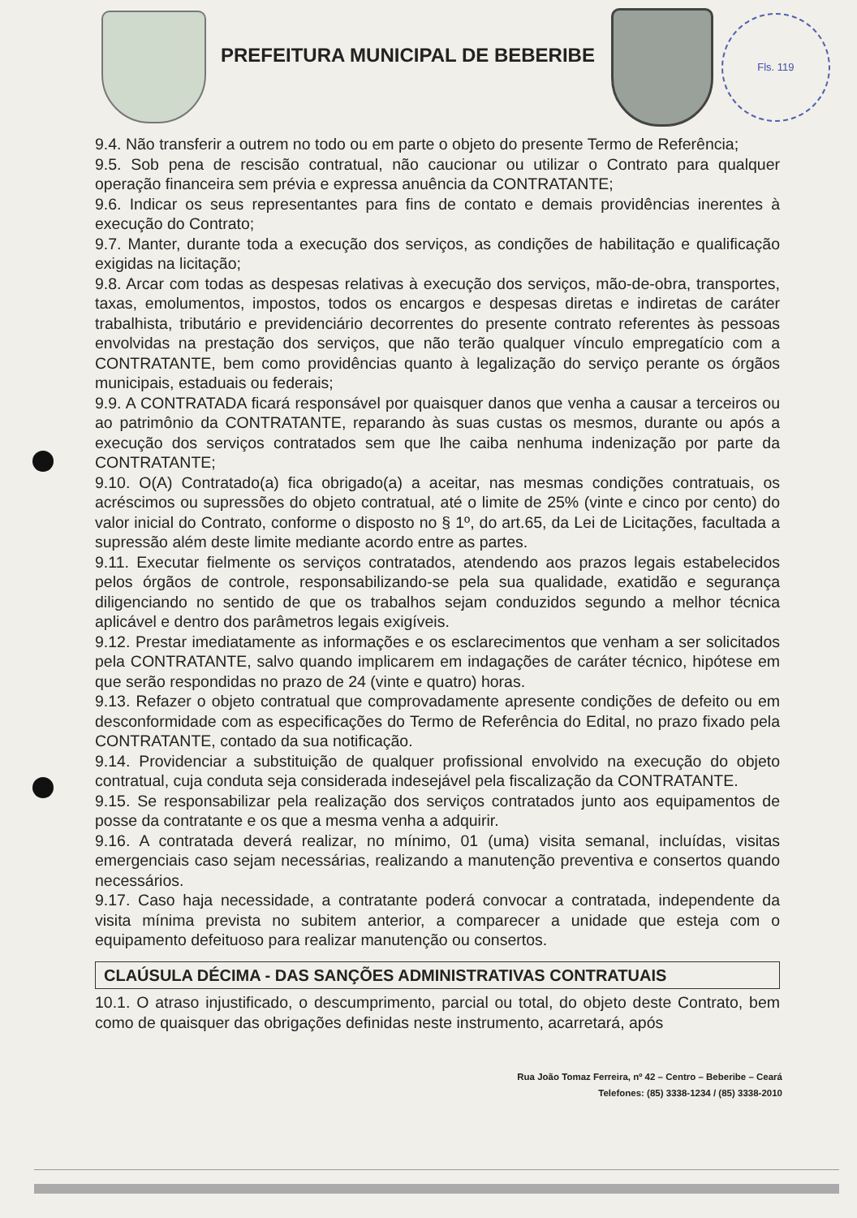PREFEITURA MUNICIPAL DE BEBERIBE
Fls. 119
9.4. Não transferir a outrem no todo ou em parte o objeto do presente Termo de Referência;
9.5. Sob pena de rescisão contratual, não caucionar ou utilizar o Contrato para qualquer operação financeira sem prévia e expressa anuência da CONTRATANTE;
9.6. Indicar os seus representantes para fins de contato e demais providências inerentes à execução do Contrato;
9.7. Manter, durante toda a execução dos serviços, as condições de habilitação e qualificação exigidas na licitação;
9.8. Arcar com todas as despesas relativas à execução dos serviços, mão-de-obra, transportes, taxas, emolumentos, impostos, todos os encargos e despesas diretas e indiretas de caráter trabalhista, tributário e previdenciário decorrentes do presente contrato referentes às pessoas envolvidas na prestação dos serviços, que não terão qualquer vínculo empregatício com a CONTRATANTE, bem como providências quanto à legalização do serviço perante os órgãos municipais, estaduais ou federais;
9.9. A CONTRATADA ficará responsável por quaisquer danos que venha a causar a terceiros ou ao patrimônio da CONTRATANTE, reparando às suas custas os mesmos, durante ou após a execução dos serviços contratados sem que lhe caiba nenhuma indenização por parte da CONTRATANTE;
9.10. O(A) Contratado(a) fica obrigado(a) a aceitar, nas mesmas condições contratuais, os acréscimos ou supressões do objeto contratual, até o limite de 25% (vinte e cinco por cento) do valor inicial do Contrato, conforme o disposto no § 1º, do art.65, da Lei de Licitações, facultada a supressão além deste limite mediante acordo entre as partes.
9.11. Executar fielmente os serviços contratados, atendendo aos prazos legais estabelecidos pelos órgãos de controle, responsabilizando-se pela sua qualidade, exatidão e segurança diligenciando no sentido de que os trabalhos sejam conduzidos segundo a melhor técnica aplicável e dentro dos parâmetros legais exigíveis.
9.12. Prestar imediatamente as informações e os esclarecimentos que venham a ser solicitados pela CONTRATANTE, salvo quando implicarem em indagações de caráter técnico, hipótese em que serão respondidas no prazo de 24 (vinte e quatro) horas.
9.13. Refazer o objeto contratual que comprovadamente apresente condições de defeito ou em desconformidade com as especificações do Termo de Referência do Edital, no prazo fixado pela CONTRATANTE, contado da sua notificação.
9.14. Providenciar a substituição de qualquer profissional envolvido na execução do objeto contratual, cuja conduta seja considerada indesejável pela fiscalização da CONTRATANTE.
9.15. Se responsabilizar pela realização dos serviços contratados junto aos equipamentos de posse da contratante e os que a mesma venha a adquirir.
9.16. A contratada deverá realizar, no mínimo, 01 (uma) visita semanal, incluídas, visitas emergenciais caso sejam necessárias, realizando a manutenção preventiva e consertos quando necessários.
9.17. Caso haja necessidade, a contratante poderá convocar a contratada, independente da visita mínima prevista no subitem anterior, a comparecer a unidade que esteja com o equipamento defeituoso para realizar manutenção ou consertos.
CLAÚSULA DÉCIMA - DAS SANÇÕES ADMINISTRATIVAS CONTRATUAIS
10.1. O atraso injustificado, o descumprimento, parcial ou total, do objeto deste Contrato, bem como de quaisquer das obrigações definidas neste instrumento, acarretará, após
Rua João Tomaz Ferreira, nº 42 – Centro – Beberibe – Ceará
Telefones: (85) 3338-1234 / (85) 3338-2010